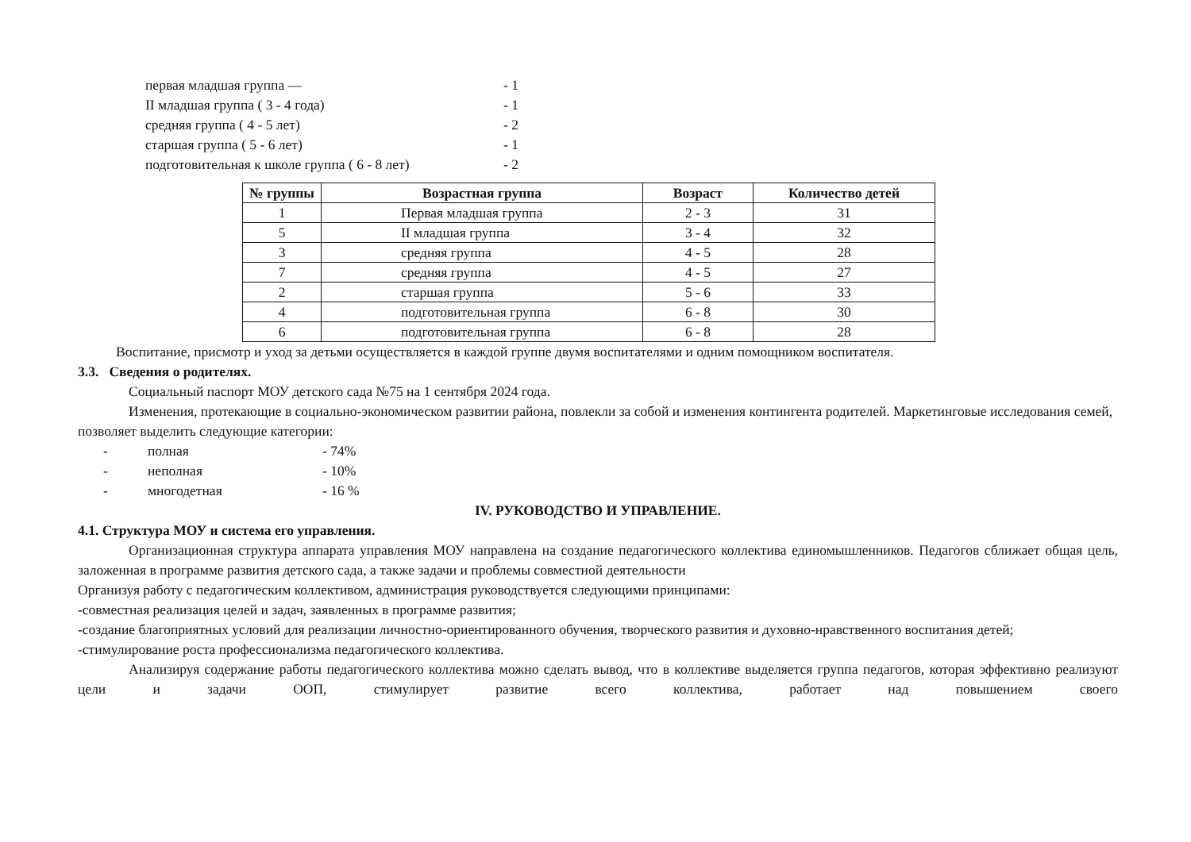первая младшая группа — - 1
II младшая группа ( 3 - 4 года) - 1
средняя группа ( 4 - 5 лет) - 2
старшая группа ( 5 - 6 лет) - 1
подготовительная к школе группа ( 6 - 8 лет) - 2
| № группы | Возрастная группа | Возраст | Количество детей |
| --- | --- | --- | --- |
| 1 | Первая младшая группа | 2 - 3 | 31 |
| 5 | II младшая группа | 3 - 4 | 32 |
| 3 | средняя группа | 4 - 5 | 28 |
| 7 | средняя группа | 4 - 5 | 27 |
| 2 | старшая группа | 5 - 6 | 33 |
| 4 | подготовительная группа | 6 - 8 | 30 |
| 6 | подготовительная группа | 6 - 8 | 28 |
Воспитание, присмотр и уход за детьми осуществляется в каждой группе двумя воспитателями и одним помощником воспитателя.
3.3. Сведения о родителях.
Социальный паспорт МОУ детского сада №75 на 1 сентября 2024 года.
Изменения, протекающие в социально-экономическом развитии района, повлекли за собой и изменения контингента родителей. Маркетинговые исследования семей, позволяет выделить следующие категории:
- полная - 74%
- неполная - 10%
- многодетная - 16 %
IV. РУКОВОДСТВО И УПРАВЛЕНИЕ.
4.1. Структура МОУ и система его управления.
Организационная структура аппарата управления МОУ направлена на создание педагогического коллектива единомышленников. Педагогов сближает общая цель, заложенная в программе развития детского сада, а также задачи и проблемы совместной деятельности
Организуя работу с педагогическим коллективом, администрация руководствуется следующими принципами:
-совместная реализация целей и задач, заявленных в программе развития;
-создание благоприятных условий для реализации личностно-ориентированного обучения, творческого развития и духовно-нравственного воспитания детей;
-стимулирование роста профессионализма педагогического коллектива.
Анализируя содержание работы педагогического коллектива можно сделать вывод, что в коллективе выделяется группа педагогов, которая эффективно реализуют цели и задачи ООП, стимулирует развитие всего коллектива, работает над повышением своего